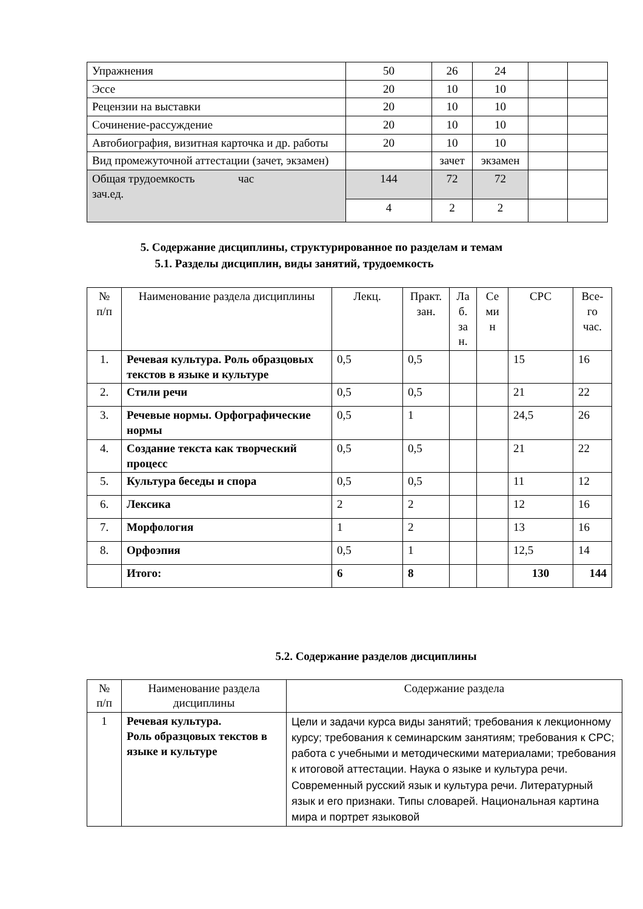| Упражнения | 50 | 26 | 24 | | |
| Эссе | 20 | 10 | 10 | | |
| Рецензии на выставки | 20 | 10 | 10 | | |
| Сочинение-рассуждение | 20 | 10 | 10 | | |
| Автобиография, визитная карточка и др. работы | 20 | 10 | 10 | | |
| Вид промежуточной аттестации (зачет, экзамен) | | зачет | экзамен | | |
| Общая трудоемкость час зач.ед. | 144 | 72 | 72 | | |
| | 4 | 2 | 2 | | |
5. Содержание дисциплины, структурированное по разделам и темам
5.1. Разделы дисциплин, виды занятий, трудоемкость
| № п/п | Наименование раздела дисциплины | Лекц. | Практ. зан. | Ла б. за н. | Се ми н | СРС | Все- го час. |
| 1. | Речевая культура. Роль образцовых текстов в языке и культуре | 0,5 | 0,5 | | | 15 | 16 |
| 2. | Стили речи | 0,5 | 0,5 | | | 21 | 22 |
| 3. | Речевые нормы. Орфографические нормы | 0,5 | 1 | | | 24,5 | 26 |
| 4. | Создание текста как творческий процесс | 0,5 | 0,5 | | | 21 | 22 |
| 5. | Культура беседы и спора | 0,5 | 0,5 | | | 11 | 12 |
| 6. | Лексика | 2 | 2 | | | 12 | 16 |
| 7. | Морфология | 1 | 2 | | | 13 | 16 |
| 8. | Орфоэпия | 0,5 | 1 | | | 12,5 | 14 |
| | Итого: | 6 | 8 | | | 130 | 144 |
5.2. Содержание разделов дисциплины
| № п/п | Наименование раздела дисциплины | Содержание раздела |
| 1 | Речевая культура. Роль образцовых текстов в языке и культуре | Цели и задачи курса виды занятий; требования к лекционному курсу; требования к семинарским занятиям; требования к СРС; работа с учебными и методическими материалами; требования к итоговой аттестации. Наука о языке и культура речи. Современный русский язык и культура речи. Литературный язык и его признаки. Типы словарей. Национальная картина мира и портрет языковой |